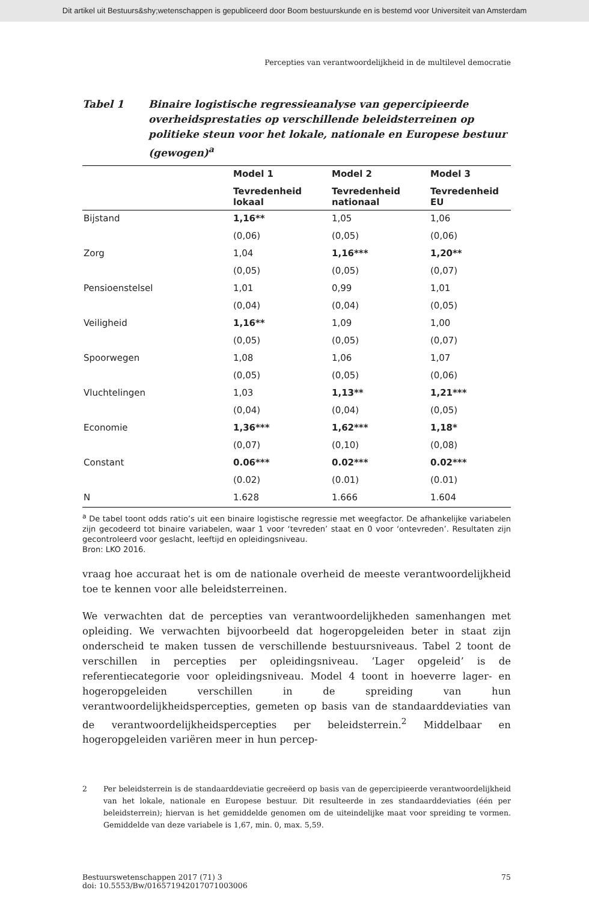Dit artikel uit Bestuurs&shy;wetenschappen is gepubliceerd door Boom bestuurskunde en is bestemd voor Universiteit van Amsterdam
Percepties van verantwoordelijkheid in de multilevel democratie
Tabel 1 Binaire logistische regressieanalyse van gepercipieerde overheidsprestaties op verschillende beleidsterreinen op politieke steun voor het lokale, nationale en Europese bestuur (gewogen)<sup>a</sup>
| | Model 1 | Model 2 | Model 3 |
| --- | --- | --- | --- |
| | Tevredenheid lokaal | Tevredenheid nationaal | Tevredenheid EU |
| Bijstand | 1,16** | 1,05 | 1,06 |
| | (0,06) | (0,05) | (0,06) |
| Zorg | 1,04 | 1,16*** | 1,20** |
| | (0,05) | (0,05) | (0,07) |
| Pensioenstelsel | 1,01 | 0,99 | 1,01 |
| | (0,04) | (0,04) | (0,05) |
| Veiligheid | 1,16** | 1,09 | 1,00 |
| | (0,05) | (0,05) | (0,07) |
| Spoorwegen | 1,08 | 1,06 | 1,07 |
| | (0,05) | (0,05) | (0,06) |
| Vluchtelingen | 1,03 | 1,13** | 1,21*** |
| | (0,04) | (0,04) | (0,05) |
| Economie | 1,36*** | 1,62*** | 1,18* |
| | (0,07) | (0,10) | (0,08) |
| Constant | 0.06*** | 0.02*** | 0.02*** |
| | (0.02) | (0.01) | (0.01) |
| N | 1.628 | 1.666 | 1.604 |
<sup>a</sup> De tabel toont odds ratio’s uit een binaire logistische regressie met weegfactor. De afhankelijke variabelen zijn gecodeerd tot binaire variabelen, waar 1 voor ‘tevreden’ staat en 0 voor ‘ontevreden’. Resultaten zijn gecontroleerd voor geslacht, leeftijd en opleidingsniveau.
Bron: LKO 2016.
vraag hoe accuraat het is om de nationale overheid de meeste verantwoordelijkheid toe te kennen voor alle beleidsterreinen.
We verwachten dat de percepties van verantwoordelijkheden samenhangen met opleiding. We verwachten bijvoorbeeld dat hogeropgeleiden beter in staat zijn onderscheid te maken tussen de verschillende bestuursniveaus. Tabel 2 toont de verschillen in percepties per opleidingsniveau. ‘Lager opgeleid’ is de referentiecategorie voor opleidingsniveau. Model 4 toont in hoeverre lager- en hogeropgeleiden verschillen in de spreiding van hun verantwoordelijkheidspercepties, gemeten op basis van de standaarddeviaties van de verantwoordelijkheidspercepties per beleidsterrein.<sup>2</sup> Middelbaar en hogeropgeleiden variëren meer in hun percep-
2 Per beleidsterrein is de standaarddeviatie gecreëerd op basis van de gepercipieerde verantwoordelijkheid van het lokale, nationale en Europese bestuur. Dit resulteerde in zes standaarddeviaties (één per beleidsterrein); hiervan is het gemiddelde genomen om de uiteindelijke maat voor spreiding te vormen. Gemiddelde van deze variabele is 1,67, min. 0, max. 5,59.
Bestuurswetenschappen 2017 (71) 3
doi: 10.5553/Bw/016571942017071003006
75